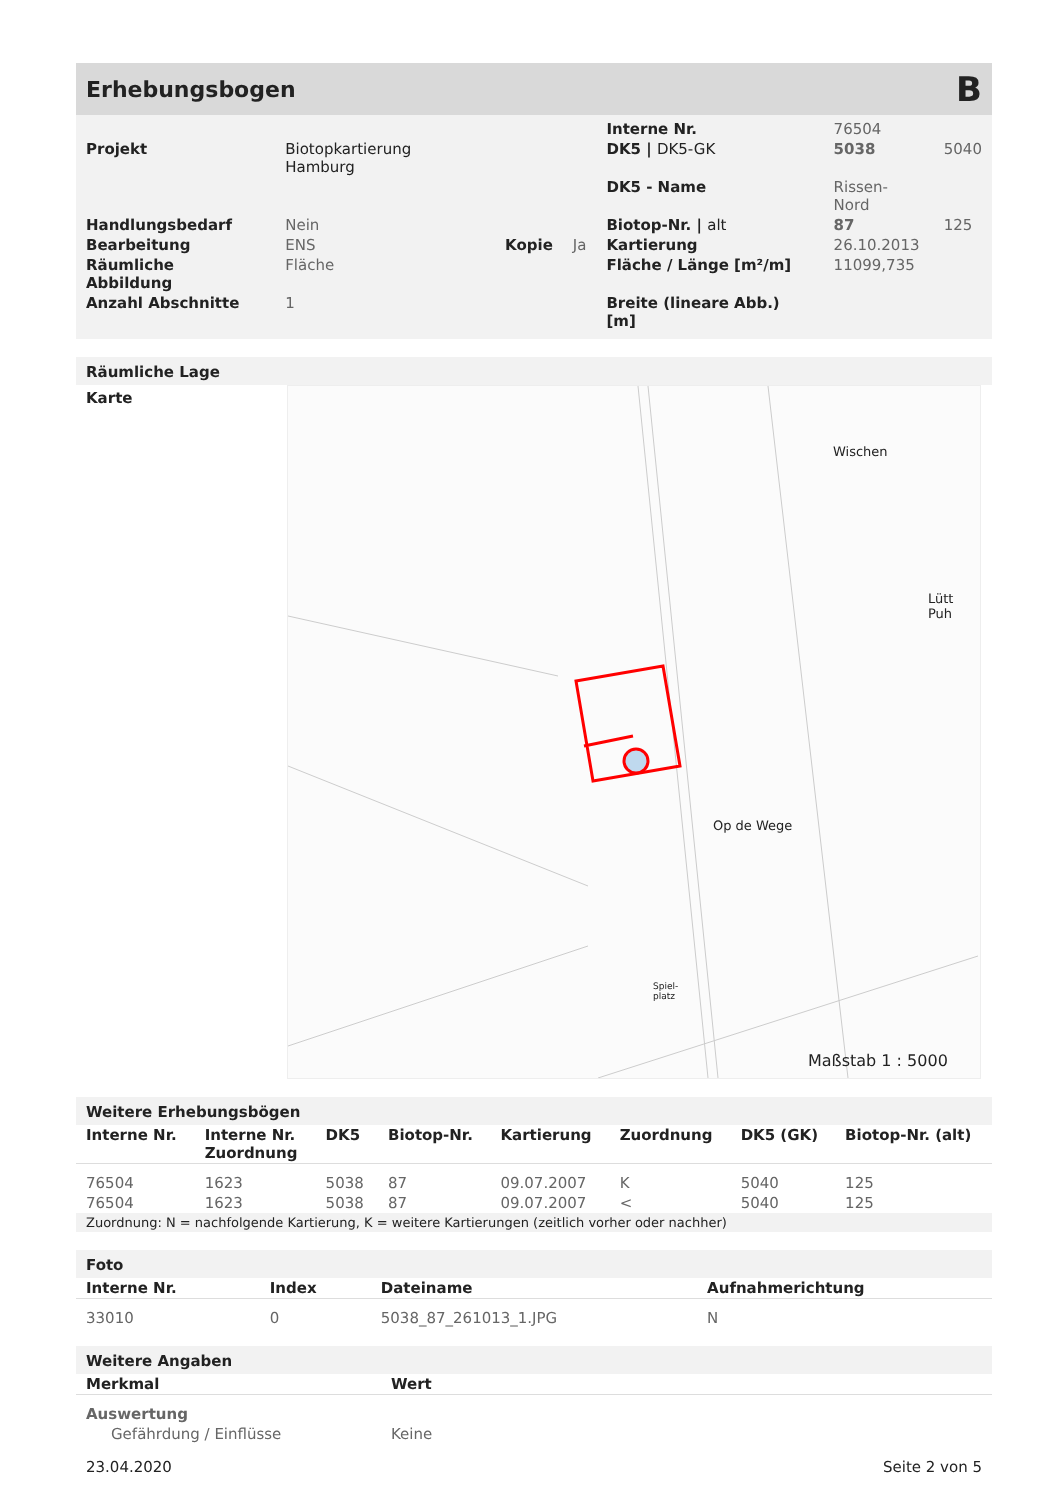Erhebungsbogen B
| | | | | Interne Nr. | 76504 | |
| Projekt | Biotopkartierung Hamburg | | | DK5 / DK5-GK | 5038 | 5040 |
| | | | | DK5 - Name | Rissen-Nord | |
| Handlungsbedarf | Nein | | | Biotop-Nr. / alt | 87 | 125 |
| Bearbeitung | ENS | Kopie | Ja | Kartierung | 26.10.2013 | |
| Räumliche Abbildung | Fläche | | | Fläche / Länge [m²/m] | 11099,735 | |
| Anzahl Abschnitte | 1 | | | Breite (lineare Abb.) [m] | | |
Räumliche Lage
Karte
Wischen
Lütt Puh
Op de Wege
Spiel-
platz
Maßstab 1 : 5000
Weitere Erhebungsbögen
| Interne Nr. | Interne Nr. Zuordnung | DK5 | Biotop-Nr. | Kartierung | Zuordnung | DK5 (GK) | Biotop-Nr. (alt) |
| --- | --- | --- | --- | --- | --- | --- | --- |
| 76504 | 1623 | 5038 | 87 | 09.07.2007 | K | 5040 | 125 |
| 76504 | 1623 | 5038 | 87 | 09.07.2007 | < | 5040 | 125 |
Zuordnung: N = nachfolgende Kartierung, K = weitere Kartierungen (zeitlich vorher oder nachher)
Foto
| Interne Nr. | Index | Dateiname | Aufnahmerichtung |
| --- | --- | --- | --- |
| 33010 | 0 | 5038_87_261013_1.JPG | N |
Weitere Angaben
| Merkmal | Wert |
| --- | --- |
| Auswertung | |
| Gefährdung / Einflüsse | Keine |
23.04.2020 Seite 2 von 5